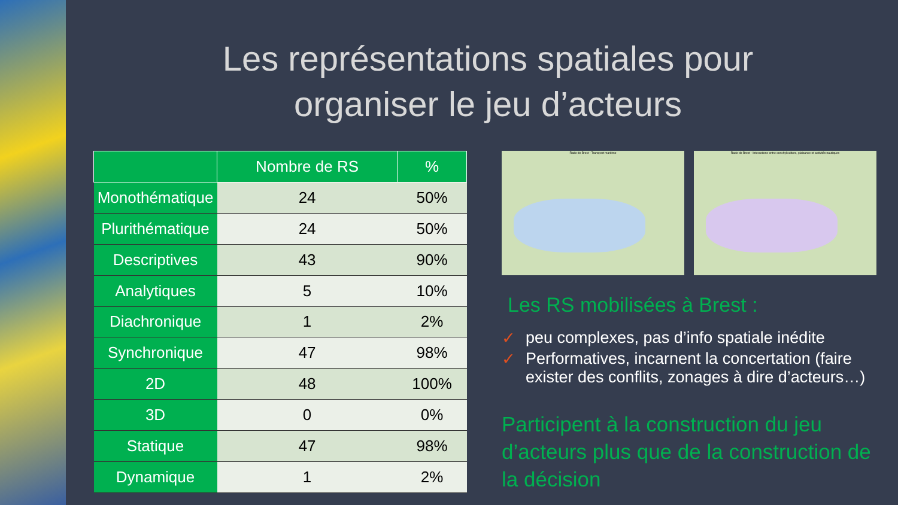Les représentations spatiales pour
organiser le jeu d’acteurs
| | Nombre de RS | % |
| --- | --- | --- |
| Monothématique | 24 | 50% |
| Plurithématique | 24 | 50% |
| Descriptives | 43 | 90% |
| Analytiques | 5 | 10% |
| Diachronique | 1 | 2% |
| Synchronique | 47 | 98% |
| 2D | 48 | 100% |
| 3D | 0 | 0% |
| Statique | 47 | 98% |
| Dynamique | 1 | 2% |
Rade de Brest - Transport maritime
Rade de Brest - Interactions entre conchyliculture, plaisance et activités nautiques
Les RS mobilisées à Brest :
✓ peu complexes, pas d’info spatiale inédite
✓ Performatives, incarnent la concertation (faire exister des conflits, zonages à dire d’acteurs…)
Participent à la construction du jeu d’acteurs plus que de la construction de la décision